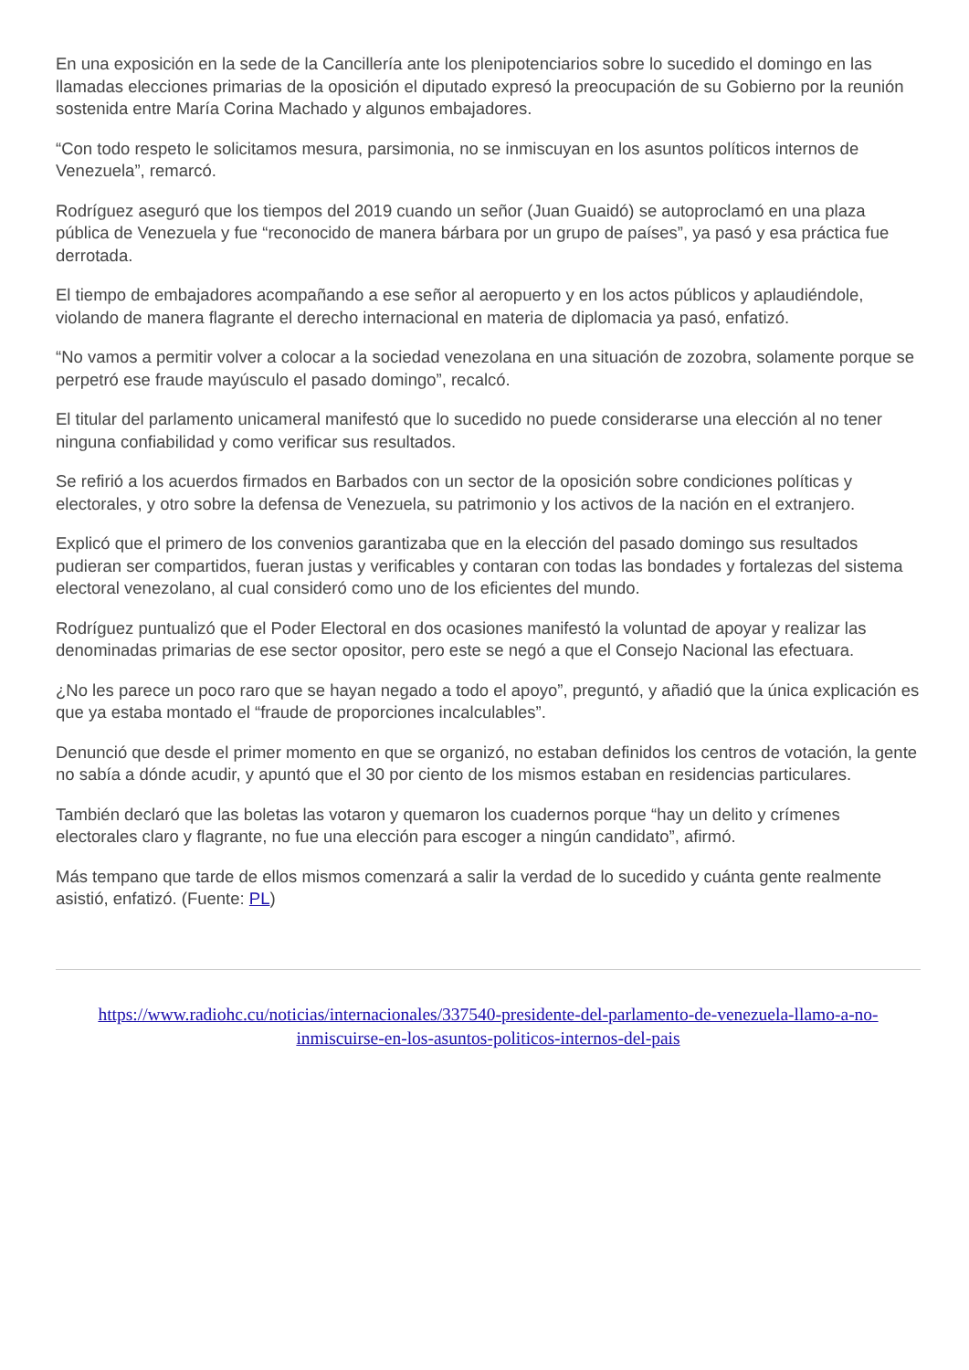En una exposición en la sede de la Cancillería ante los plenipotenciarios sobre lo sucedido el domingo en las llamadas elecciones primarias de la oposición el diputado expresó la preocupación de su Gobierno por la reunión sostenida entre María Corina Machado y algunos embajadores.
“Con todo respeto le solicitamos mesura, parsimonia, no se inmiscuyan en los asuntos políticos internos de Venezuela”, remarcó.
Rodríguez aseguró que los tiempos del 2019 cuando un señor (Juan Guaidó) se autoproclamó en una plaza pública de Venezuela y fue “reconocido de manera bárbara por un grupo de países”, ya pasó y esa práctica fue derrotada.
El tiempo de embajadores acompañando a ese señor al aeropuerto y en los actos públicos y aplaudiéndole, violando de manera flagrante el derecho internacional en materia de diplomacia ya pasó, enfatizó.
“No vamos a permitir volver a colocar a la sociedad venezolana en una situación de zozobra, solamente porque se perpetró ese fraude mayúsculo el pasado domingo”, recalcó.
El titular del parlamento unicameral manifestó que lo sucedido no puede considerarse una elección al no tener ninguna confiabilidad y como verificar sus resultados.
Se refirió a los acuerdos firmados en Barbados con un sector de la oposición sobre condiciones políticas y electorales, y otro sobre la defensa de Venezuela, su patrimonio y los activos de la nación en el extranjero.
Explicó que el primero de los convenios garantizaba que en la elección del pasado domingo sus resultados pudieran ser compartidos, fueran justas y verificables y contaran con todas las bondades y fortalezas del sistema electoral venezolano, al cual consideró como uno de los eficientes del mundo.
Rodríguez puntualizó que el Poder Electoral en dos ocasiones manifestó la voluntad de apoyar y realizar las denominadas primarias de ese sector opositor, pero este se negó a que el Consejo Nacional las efectuara.
¿No les parece un poco raro que se hayan negado a todo el apoyo”, preguntó, y añadió que la única explicación es que ya estaba montado el “fraude de proporciones incalculables”.
Denunció que desde el primer momento en que se organizó, no estaban definidos los centros de votación, la gente no sabía a dónde acudir, y apuntó que el 30 por ciento de los mismos estaban en residencias particulares.
También declaró que las boletas las votaron y quemaron los cuadernos porque “hay un delito y crímenes electorales claro y flagrante, no fue una elección para escoger a ningún candidato”, afirmó.
Más tempano que tarde de ellos mismos comenzará a salir la verdad de lo sucedido y cuánta gente realmente asistió, enfatizó. (Fuente: PL)
https://www.radiohc.cu/noticias/internacionales/337540-presidente-del-parlamento-de-venezuela-llamo-a-no-inmiscuirse-en-los-asuntos-politicos-internos-del-pais